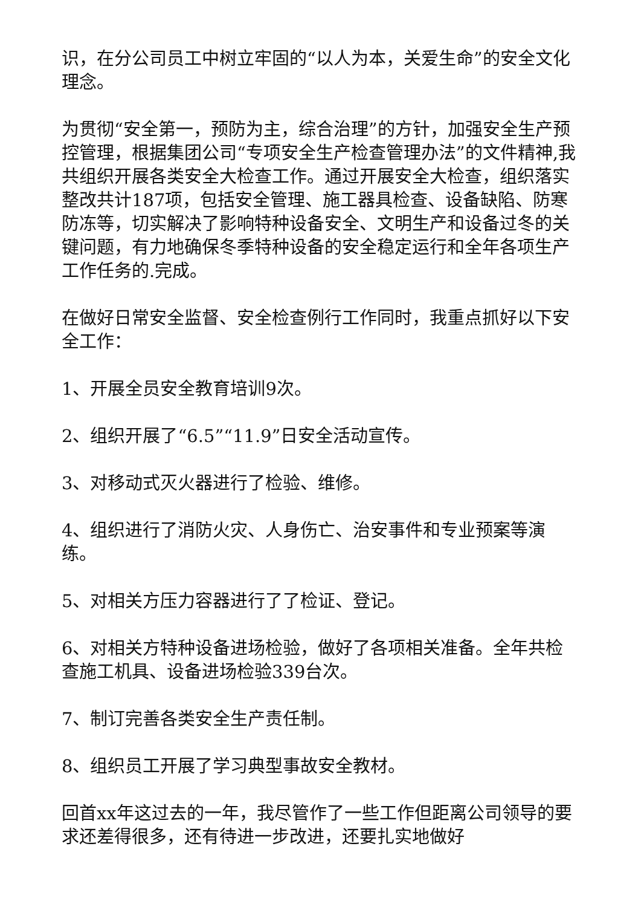识，在分公司员工中树立牢固的“以人为本，关爱生命”的安全文化理念。
为贯彻“安全第一，预防为主，综合治理”的方针，加强安全生产预控管理，根据集团公司“专项安全生产检查管理办法”的文件精神,我共组织开展各类安全大检查工作。通过开展安全大检查，组织落实整改共计187项，包括安全管理、施工器具检查、设备缺陷、防寒防冻等，切实解决了影响特种设备安全、文明生产和设备过冬的关键问题，有力地确保冬季特种设备的安全稳定运行和全年各项生产工作任务的.完成。
在做好日常安全监督、安全检查例行工作同时，我重点抓好以下安全工作：
1、开展全员安全教育培训9次。
2、组织开展了“6.5”“11.9”日安全活动宣传。
3、对移动式灭火器进行了检验、维修。
4、组织进行了消防火灾、人身伤亡、治安事件和专业预案等演练。
5、对相关方压力容器进行了了检证、登记。
6、对相关方特种设备进场检验，做好了各项相关准备。全年共检查施工机具、设备进场检验339台次。
7、制订完善各类安全生产责任制。
8、组织员工开展了学习典型事故安全教材。
回首xx年这过去的一年，我尽管作了一些工作但距离公司领导的要求还差得很多，还有待进一步改进，还要扎实地做好